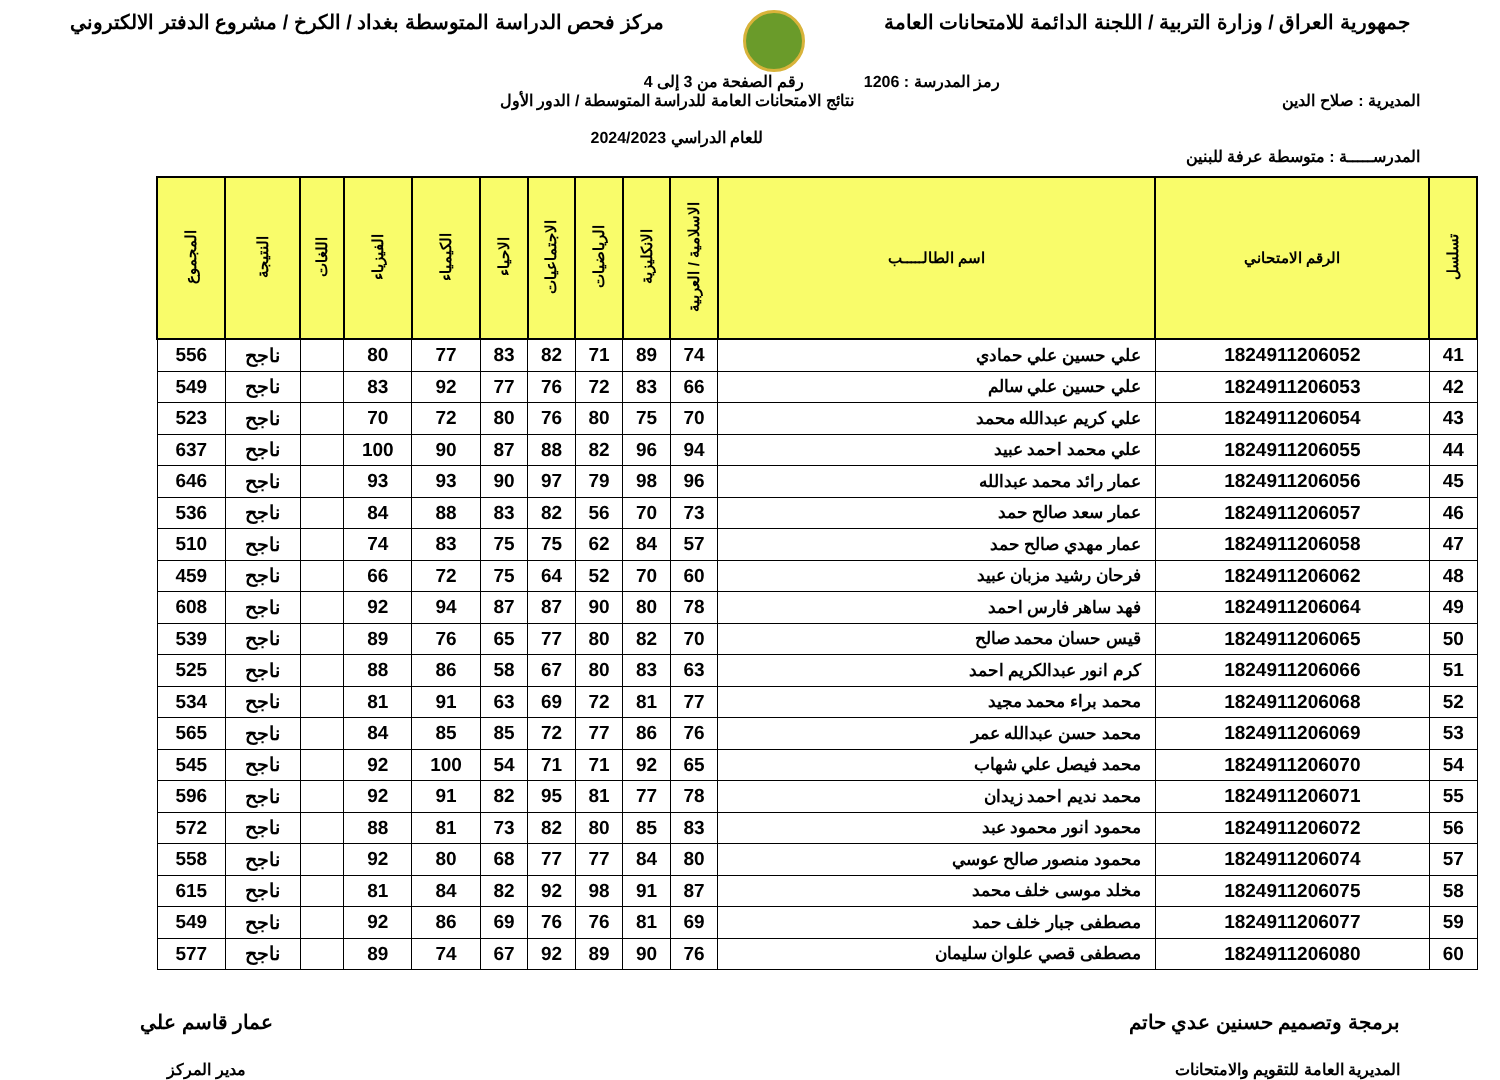جمهورية العراق / وزارة التربية / اللجنة الدائمة للامتحانات العامة
مركز فحص الدراسة المتوسطة بغداد / الكرخ / مشروع الدفتر الالكتروني
رمز المدرسة : 1206 رقم الصفحة من 3 إلى 4
المديرية : صلاح الدين نتائج الامتحانات العامة للدراسة المتوسطة / الدور الأول
للعام الدراسي 2024/2023
المدرســـــة : متوسطة عرفة للبنين
| تسلسل | الرقم الامتحاني | اسم الطالـــــب | الاسلامية / العربية | الانكليزية | الرياضيات | الاجتماعيات | الاحياء | الكيمياء | الفيزياء | اللغات | النتيجة | المجموع |
| --- | --- | --- | --- | --- | --- | --- | --- | --- | --- | --- | --- | --- |
| 41 | 1824911206052 | علي حسين علي حمادي | 74 | 89 | 71 | 82 | 83 | 77 | 80 | | ناجح | 556 |
| 42 | 1824911206053 | علي حسين علي سالم | 66 | 83 | 72 | 76 | 77 | 92 | 83 | | ناجح | 549 |
| 43 | 1824911206054 | علي كريم عبدالله محمد | 70 | 75 | 80 | 76 | 80 | 72 | 70 | | ناجح | 523 |
| 44 | 1824911206055 | علي محمد احمد عبيد | 94 | 96 | 82 | 88 | 87 | 90 | 100 | | ناجح | 637 |
| 45 | 1824911206056 | عمار رائد محمد عبدالله | 96 | 98 | 79 | 97 | 90 | 93 | 93 | | ناجح | 646 |
| 46 | 1824911206057 | عمار سعد صالح حمد | 73 | 70 | 56 | 82 | 83 | 88 | 84 | | ناجح | 536 |
| 47 | 1824911206058 | عمار مهدي صالح حمد | 57 | 84 | 62 | 75 | 75 | 83 | 74 | | ناجح | 510 |
| 48 | 1824911206062 | فرحان رشيد مزبان عبيد | 60 | 70 | 52 | 64 | 75 | 72 | 66 | | ناجح | 459 |
| 49 | 1824911206064 | فهد ساهر فارس احمد | 78 | 80 | 90 | 87 | 87 | 94 | 92 | | ناجح | 608 |
| 50 | 1824911206065 | قيس حسان محمد صالح | 70 | 82 | 80 | 77 | 65 | 76 | 89 | | ناجح | 539 |
| 51 | 1824911206066 | كرم انور عبدالكريم احمد | 63 | 83 | 80 | 67 | 58 | 86 | 88 | | ناجح | 525 |
| 52 | 1824911206068 | محمد براء محمد مجيد | 77 | 81 | 72 | 69 | 63 | 91 | 81 | | ناجح | 534 |
| 53 | 1824911206069 | محمد حسن عبدالله عمر | 76 | 86 | 77 | 72 | 85 | 85 | 84 | | ناجح | 565 |
| 54 | 1824911206070 | محمد فيصل علي شهاب | 65 | 92 | 71 | 71 | 54 | 100 | 92 | | ناجح | 545 |
| 55 | 1824911206071 | محمد نديم احمد زيدان | 78 | 77 | 81 | 95 | 82 | 91 | 92 | | ناجح | 596 |
| 56 | 1824911206072 | محمود انور محمود عبد | 83 | 85 | 80 | 82 | 73 | 81 | 88 | | ناجح | 572 |
| 57 | 1824911206074 | محمود منصور صالح عوسي | 80 | 84 | 77 | 77 | 68 | 80 | 92 | | ناجح | 558 |
| 58 | 1824911206075 | مخلد موسى خلف محمد | 87 | 91 | 98 | 92 | 82 | 84 | 81 | | ناجح | 615 |
| 59 | 1824911206077 | مصطفى جبار خلف حمد | 69 | 81 | 76 | 76 | 69 | 86 | 92 | | ناجح | 549 |
| 60 | 1824911206080 | مصطفى قصي علوان سليمان | 76 | 90 | 89 | 92 | 67 | 74 | 89 | | ناجح | 577 |
برمجة وتصميم حسنين عدي حاتم
المديرية العامة للتقويم والامتحانات
عمار قاسم علي
مدير المركز